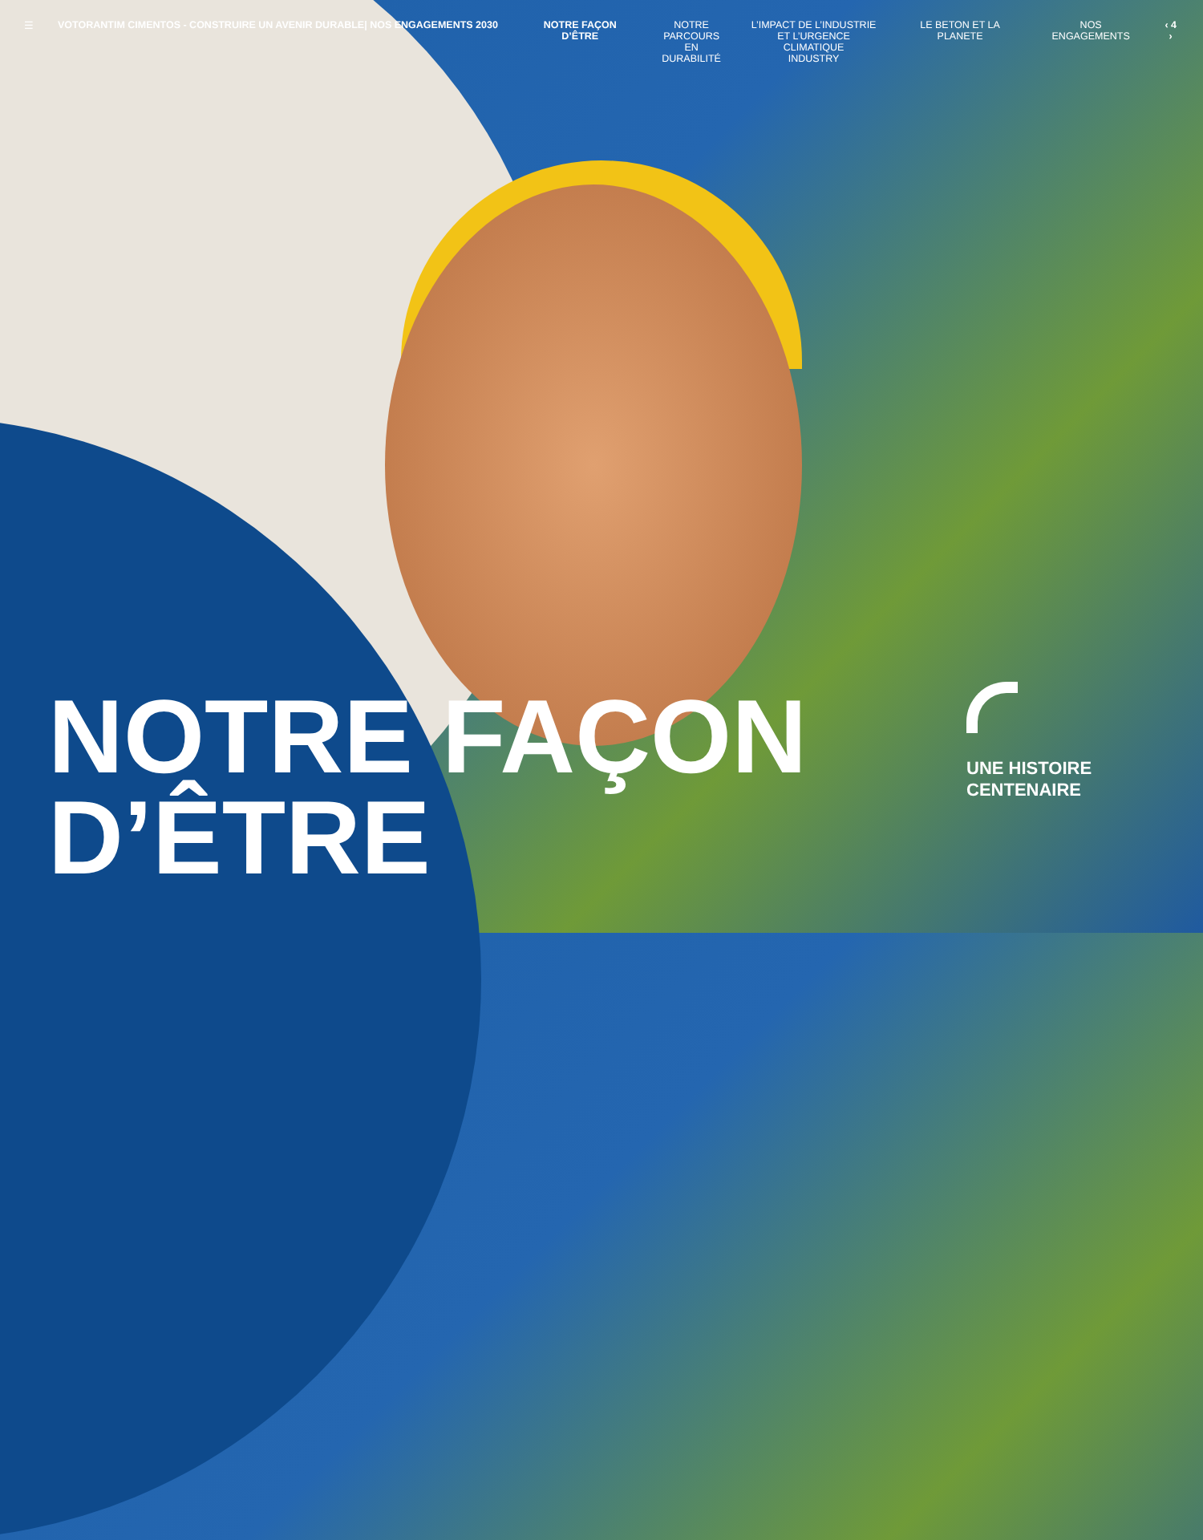☰ VOTORANTIM CIMENTOS - CONSTRUIRE UN AVENIR DURABLE| NOS ENGAGEMENTS 2030 NOTRE FAÇON D’ÊTRE NOTRE
PARCOURS
EN DURABILITÉ
L’IMPACT DE L’INDUSTRIE
ET L’URGENCE CLIMATIQUE
INDUSTRY
LE BETON ET LA PLANETE NOS ENGAGEMENTS ‹ 4 ›
NOTRE FAÇON
D’ÊTRE
UNE HISTOIRE
CENTENAIRE